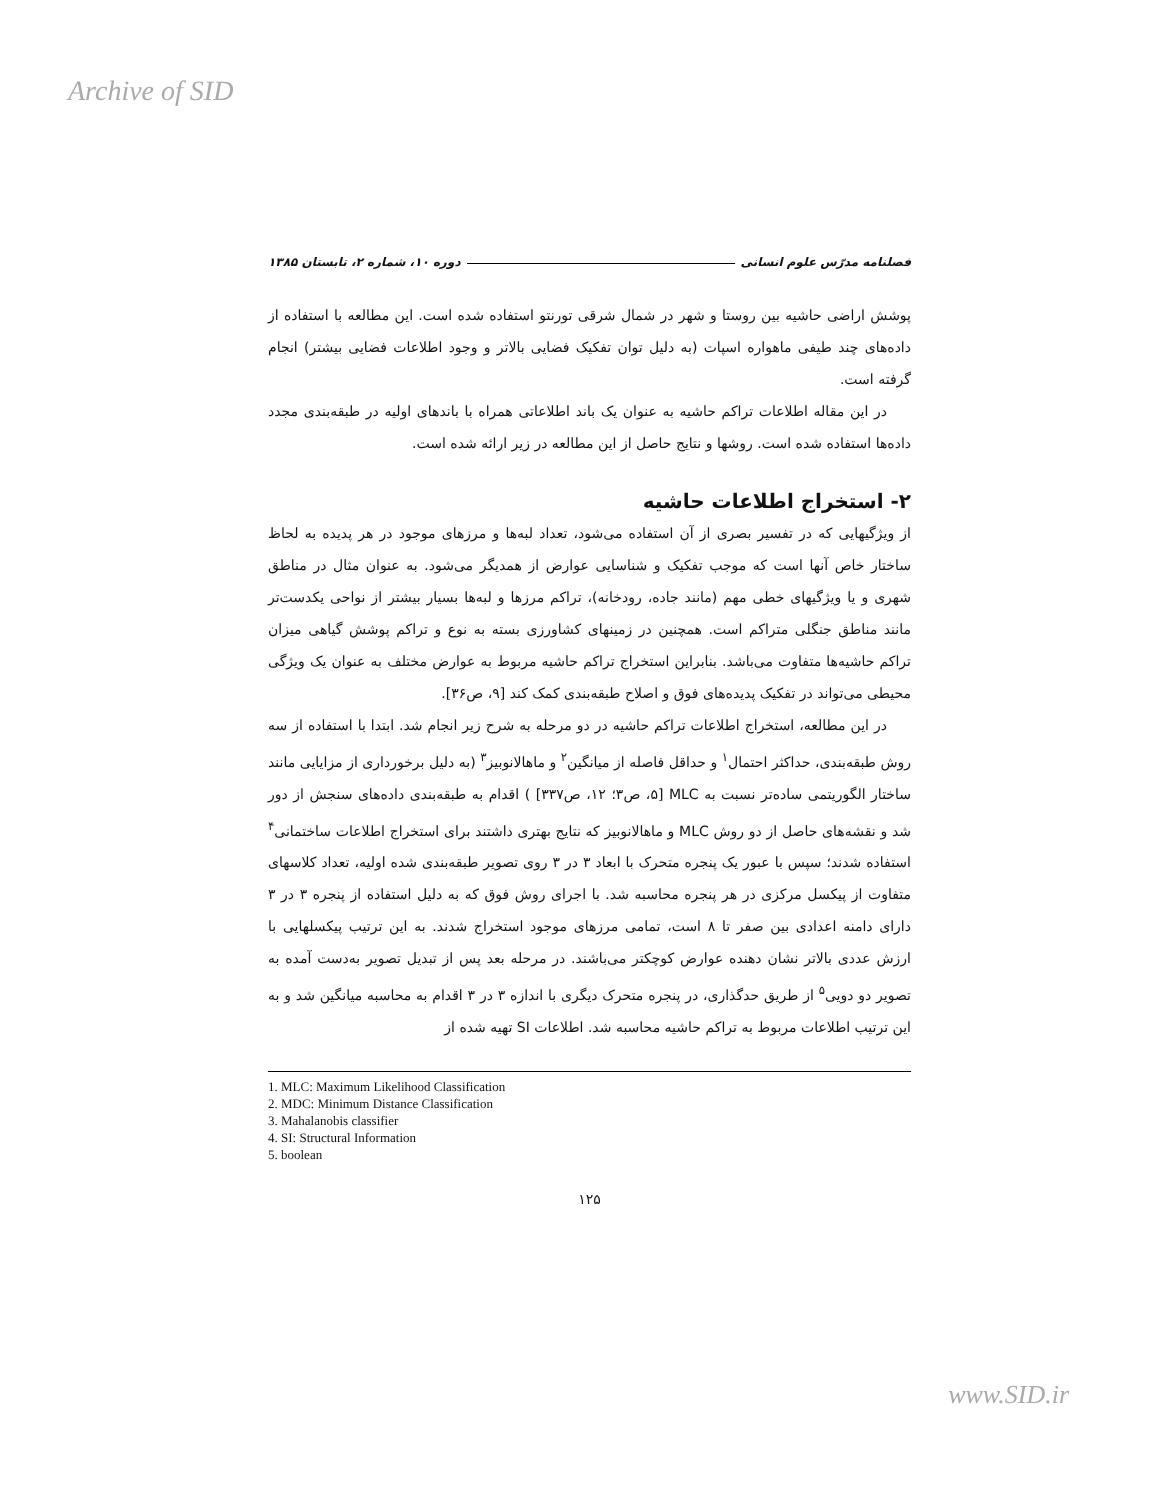Archive of SID
فصلنامه مدرّس علوم انسانی دوره ۱۰، شماره ۲، تابستان ۱۳۸۵
پوشش اراضی حاشیه بین روستا و شهر در شمال شرقی تورنتو استفاده شده است. این مطالعه با استفاده از داده‌های چند طیفی ماهواره اسپات (به دلیل توان تفکیک فضایی بالاتر و وجود اطلاعات فضایی بیشتر) انجام گرفته است.
در این مقاله اطلاعات تراکم حاشیه به عنوان یک باند اطلاعاتی همراه با باندهای اولیه در طبقه‌بندی مجدد داده‌ها استفاده شده است. روشها و نتایج حاصل از این مطالعه در زیر ارائه شده است.
۲- استخراج اطلاعات حاشیه
از ویژگیهایی که در تفسیر بصری از آن استفاده می‌شود، تعداد لبه‌ها و مرزهای موجود در هر پدیده به لحاظ ساختار خاص آنها است که موجب تفکیک و شناسایی عوارض از همدیگر می‌شود. به عنوان مثال در مناطق شهری و یا ویژگیهای خطی مهم (مانند جاده، رودخانه)، تراکم مرزها و لبه‌ها بسیار بیشتر از نواحی یکدست‌تر مانند مناطق جنگلی متراکم است. همچنین در زمینهای کشاورزی بسته به نوع و تراکم پوشش گیاهی میزان تراکم حاشیه‌ها متفاوت می‌باشد. بنابراین استخراج تراکم حاشیه مربوط به عوارض مختلف به عنوان یک ویژگی محیطی می‌تواند در تفکیک پدیده‌های فوق و اصلاح طبقه‌بندی کمک کند [۹، ص۳۶].
در این مطالعه، استخراج اطلاعات تراکم حاشیه در دو مرحله به شرح زیر انجام شد. ابتدا با استفاده از سه روش طبقه‌بندی، حداکثر احتمال<sup>۱</sup> و حداقل فاصله از میانگین<sup>۲</sup> و ماهالانوبیز<sup>۳</sup> (به دلیل برخورداری از مزایایی مانند ساختار الگوریتمی ساده‌تر نسبت به MLC [۵، ص۳؛ ۱۲، ص۳۳۷] ) اقدام به طبقه‌بندی داده‌های سنجش از دور شد و نقشه‌های حاصل از دو روش MLC و ماهالانوبیز که نتایج بهتری داشتند برای استخراج اطلاعات ساختمانی<sup>۴</sup> استفاده شدند؛ سپس با عبور یک پنجره متحرک با ابعاد ۳ در ۳ روی تصویر طبقه‌بندی شده اولیه، تعداد کلاسهای متفاوت از پیکسل مرکزی در هر پنجره محاسبه شد. با اجرای روش فوق که به دلیل استفاده از پنجره ۳ در ۳ دارای دامنه اعدادی بین صفر تا ۸ است، تمامی مرزهای موجود استخراج شدند. به این ترتیب پیکسلهایی با ارزش عددی بالاتر نشان دهنده عوارض کوچکتر می‌باشند. در مرحله بعد پس از تبدیل تصویر به‌دست آمده به تصویر دو دویی<sup>۵</sup> از طریق حدگذاری، در پنجره متحرک دیگری با اندازه ۳ در ۳ اقدام به محاسبه میانگین شد و به این ترتیب اطلاعات مربوط به تراکم حاشیه محاسبه شد. اطلاعات SI تهیه شده از
1. MLC: Maximum Likelihood Classification
2. MDC: Minimum Distance Classification
3. Mahalanobis classifier
4. SI: Structural Information
5. boolean
۱۲۵
www.SID.ir